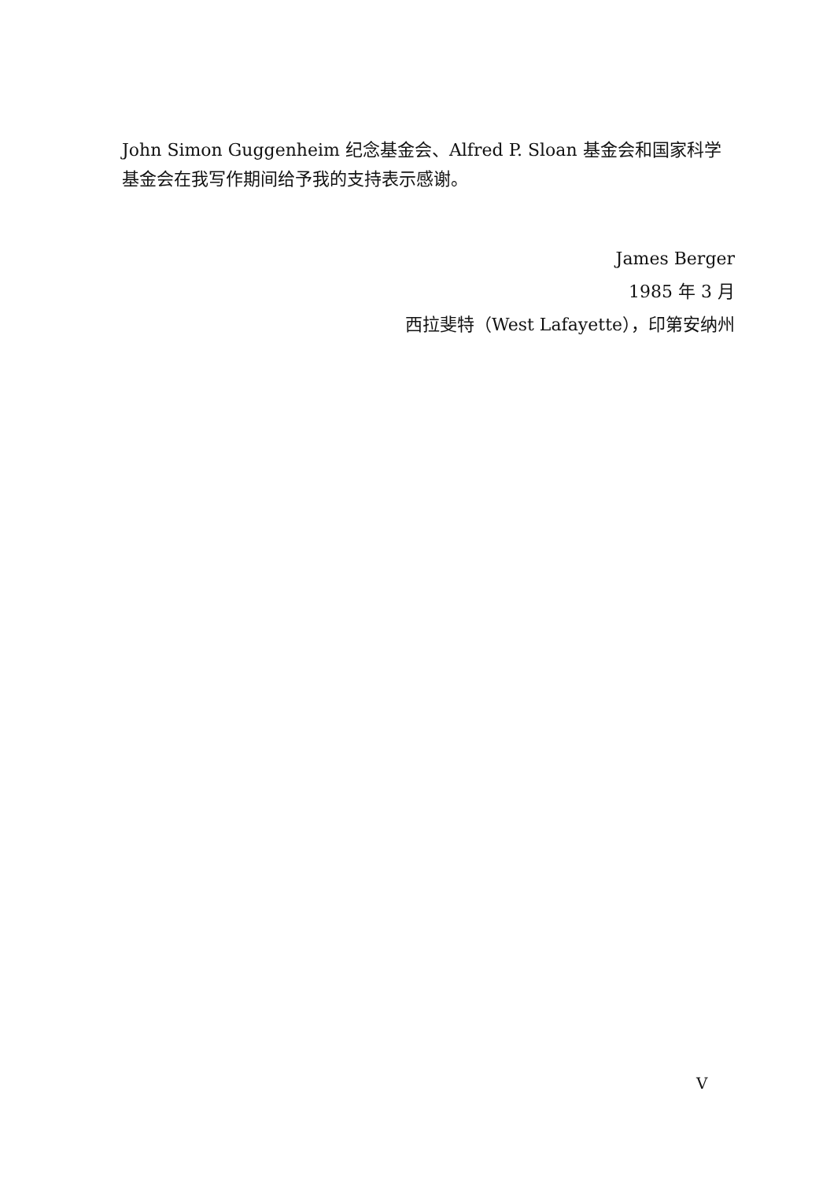John Simon Guggenheim 纪念基金会、Alfred P. Sloan 基金会和国家科学基金会在我写作期间给予我的支持表示感谢。
James Berger
1985 年 3 月
西拉斐特（West Lafayette），印第安纳州
V